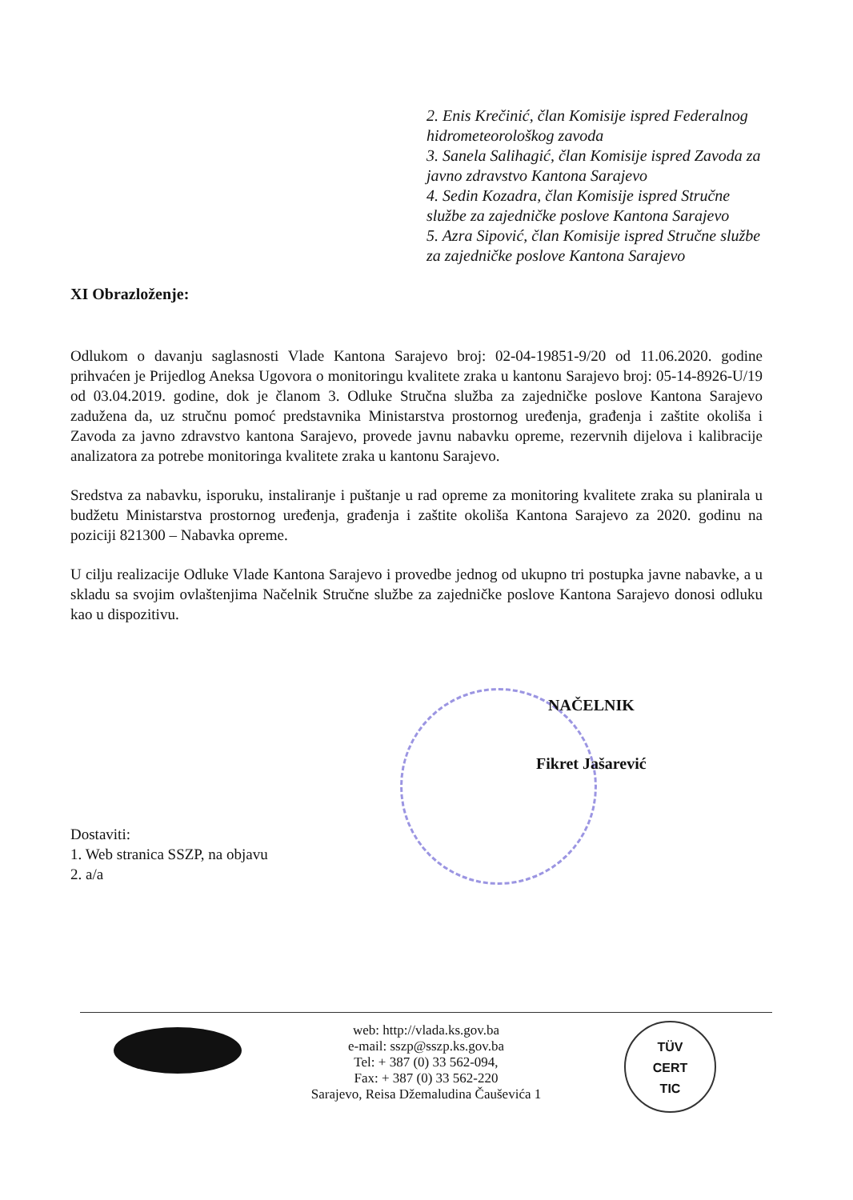2. Enis Krečinić, član Komisije ispred Federalnog hidrometeorološkog zavoda
3. Sanela Salihagić, član Komisije ispred Zavoda za javno zdravstvo Kantona Sarajevo
4. Sedin Kozadra, član Komisije ispred Stručne službe za zajedničke poslove Kantona Sarajevo
5. Azra Sipović, član Komisije ispred Stručne službe za zajedničke poslove Kantona Sarajevo
XI Obrazloženje:
Odlukom o davanju saglasnosti Vlade Kantona Sarajevo broj: 02-04-19851-9/20 od 11.06.2020. godine prihvaćen je Prijedlog Aneksa Ugovora o monitoringu kvalitete zraka u kantonu Sarajevo broj: 05-14-8926-U/19 od 03.04.2019. godine, dok je članom 3. Odluke Stručna služba za zajedničke poslove Kantona Sarajevo zadužena da, uz stručnu pomoć predstavnika Ministarstva prostornog uređenja, građenja i zaštite okoliša i Zavoda za javno zdravstvo kantona Sarajevo, provede javnu nabavku opreme, rezervnih dijelova i kalibracije analizatora za potrebe monitoringa kvalitete zraka u kantonu Sarajevo.
Sredstva za nabavku, isporuku, instaliranje i puštanje u rad opreme za monitoring kvalitete zraka su planirala u budžetu Ministarstva prostornog uređenja, građenja i zaštite okoliša Kantona Sarajevo za 2020. godinu na poziciji 821300 – Nabavka opreme.
U cilju realizacije Odluke Vlade Kantona Sarajevo i provedbe jednog od ukupno tri postupka javne nabavke, a u skladu sa svojim ovlaštenjima Načelnik Stručne službe za zajedničke poslove Kantona Sarajevo donosi odluku kao u dispozitivu.
NAČELNIK
Fikret Jašarević
Dostaviti:
1. Web stranica SSZP, na objavu
2. a/a
web: http://vlada.ks.gov.ba
e-mail: sszp@sszp.ks.gov.ba
Tel: + 387 (0) 33 562-094,
Fax: + 387 (0) 33 562-220
Sarajevo, Reisa Džemaludina Čauševića 1
TÜV
CERT
TIC